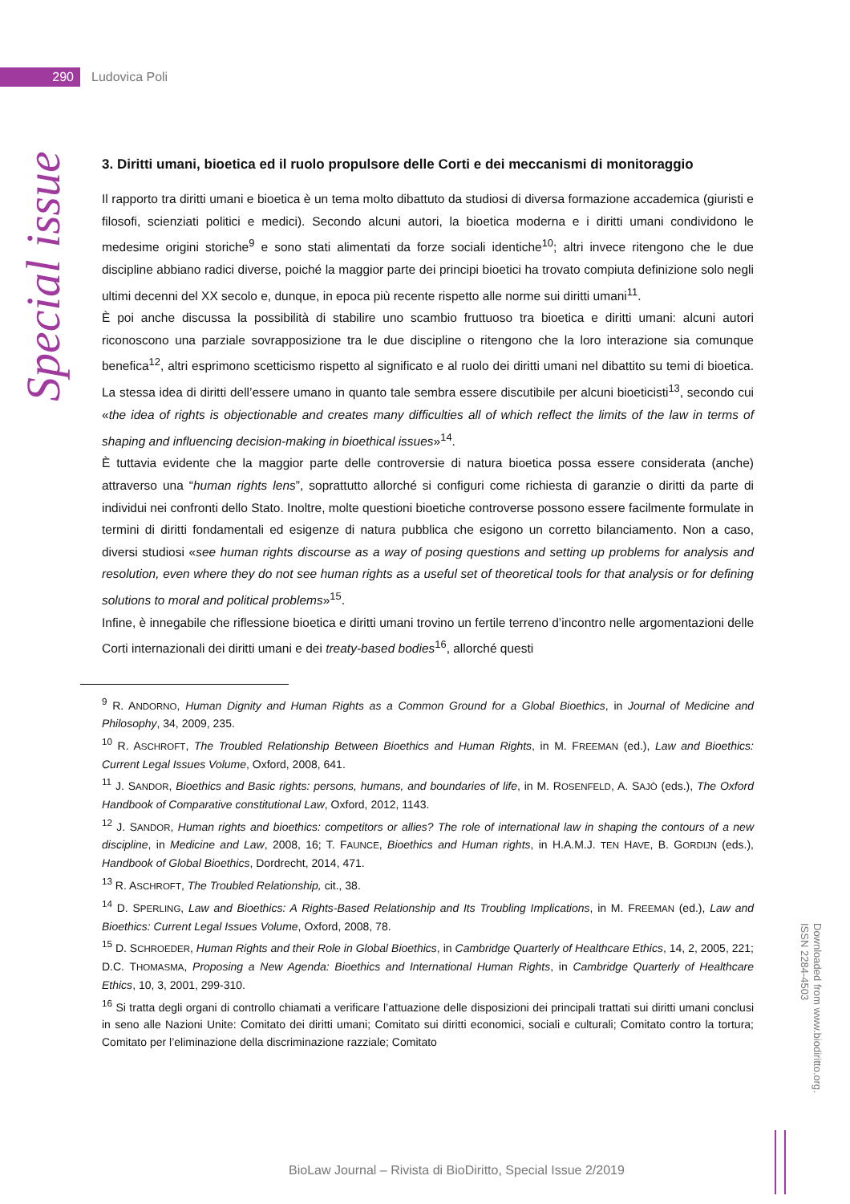290
Ludovica Poli
Special issue
3. Diritti umani, bioetica ed il ruolo propulsore delle Corti e dei meccanismi di monitoraggio
Il rapporto tra diritti umani e bioetica è un tema molto dibattuto da studiosi di diversa formazione accademica (giuristi e filosofi, scienziati politici e medici). Secondo alcuni autori, la bioetica moderna e i diritti umani condividono le medesime origini storiche<sup>9</sup> e sono stati alimentati da forze sociali identiche<sup>10</sup>; altri invece ritengono che le due discipline abbiano radici diverse, poiché la maggior parte dei principi bioetici ha trovato compiuta definizione solo negli ultimi decenni del XX secolo e, dunque, in epoca più recente rispetto alle norme sui diritti umani<sup>11</sup>.
È poi anche discussa la possibilità di stabilire uno scambio fruttuoso tra bioetica e diritti umani: alcuni autori riconoscono una parziale sovrapposizione tra le due discipline o ritengono che la loro interazione sia comunque benefica<sup>12</sup>, altri esprimono scetticismo rispetto al significato e al ruolo dei diritti umani nel dibattito su temi di bioetica. La stessa idea di diritti dell’essere umano in quanto tale sembra essere discutibile per alcuni bioeticisti<sup>13</sup>, secondo cui «the idea of rights is objectionable and creates many difficulties all of which reflect the limits of the law in terms of shaping and influencing decision-making in bioethical issues»<sup>14</sup>.
È tuttavia evidente che la maggior parte delle controversie di natura bioetica possa essere considerata (anche) attraverso una “human rights lens”, soprattutto allorché si configuri come richiesta di garanzie o diritti da parte di individui nei confronti dello Stato. Inoltre, molte questioni bioetiche controverse possono essere facilmente formulate in termini di diritti fondamentali ed esigenze di natura pubblica che esigono un corretto bilanciamento. Non a caso, diversi studiosi «see human rights discourse as a way of posing questions and setting up problems for analysis and resolution, even where they do not see human rights as a useful set of theoretical tools for that analysis or for defining solutions to moral and political problems»<sup>15</sup>.
Infine, è innegabile che riflessione bioetica e diritti umani trovino un fertile terreno d’incontro nelle argomentazioni delle Corti internazionali dei diritti umani e dei treaty-based bodies<sup>16</sup>, allorché questi
<sup>9</sup> R. ANDORNO, Human Dignity and Human Rights as a Common Ground for a Global Bioethics, in Journal of Medicine and Philosophy, 34, 2009, 235.
<sup>10</sup> R. ASCHROFT, The Troubled Relationship Between Bioethics and Human Rights, in M. FREEMAN (ed.), Law and Bioethics: Current Legal Issues Volume, Oxford, 2008, 641.
<sup>11</sup> J. SANDOR, Bioethics and Basic rights: persons, humans, and boundaries of life, in M. ROSENFELD, A. SAJÒ (eds.), The Oxford Handbook of Comparative constitutional Law, Oxford, 2012, 1143.
<sup>12</sup> J. SANDOR, Human rights and bioethics: competitors or allies? The role of international law in shaping the contours of a new discipline, in Medicine and Law, 2008, 16; T. FAUNCE, Bioethics and Human rights, in H.A.M.J. TEN HAVE, B. GORDIJN (eds.), Handbook of Global Bioethics, Dordrecht, 2014, 471.
<sup>13</sup> R. ASCHROFT, The Troubled Relationship, cit., 38.
<sup>14</sup> D. SPERLING, Law and Bioethics: A Rights-Based Relationship and Its Troubling Implications, in M. FREEMAN (ed.), Law and Bioethics: Current Legal Issues Volume, Oxford, 2008, 78.
<sup>15</sup> D. SCHROEDER, Human Rights and their Role in Global Bioethics, in Cambridge Quarterly of Healthcare Ethics, 14, 2, 2005, 221; D.C. THOMASMA, Proposing a New Agenda: Bioethics and International Human Rights, in Cambridge Quarterly of Healthcare Ethics, 10, 3, 2001, 299-310.
<sup>16</sup> Si tratta degli organi di controllo chiamati a verificare l’attuazione delle disposizioni dei principali trattati sui diritti umani conclusi in seno alle Nazioni Unite: Comitato dei diritti umani; Comitato sui diritti economici, sociali e culturali; Comitato contro la tortura; Comitato per l’eliminazione della discriminazione razziale; Comitato
Downloaded from www.biodiritto.org.
ISSN 2284-4503
BioLaw Journal – Rivista di BioDiritto, Special Issue 2/2019